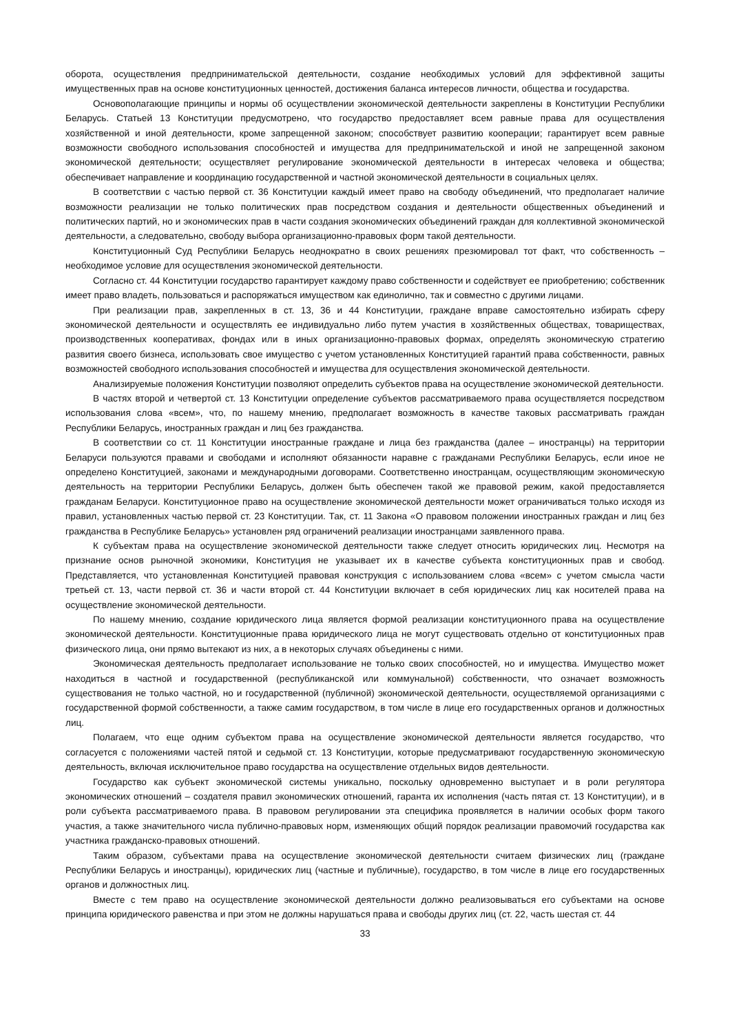оборота, осуществления предпринимательской деятельности, создание необходимых условий для эффективной защиты имущественных прав на основе конституционных ценностей, достижения баланса интересов личности, общества и государства.
Основополагающие принципы и нормы об осуществлении экономической деятельности закреплены в Конституции Республики Беларусь. Статьей 13 Конституции предусмотрено, что государство предоставляет всем равные права для осуществления хозяйственной и иной деятельности, кроме запрещенной законом; способствует развитию кооперации; гарантирует всем равные возможности свободного использования способностей и имущества для предпринимательской и иной не запрещенной законом экономической деятельности; осуществляет регулирование экономической деятельности в интересах человека и общества; обеспечивает направление и координацию государственной и частной экономической деятельности в социальных целях.
В соответствии с частью первой ст. 36 Конституции каждый имеет право на свободу объединений, что предполагает наличие возможности реализации не только политических прав посредством создания и деятельности общественных объединений и политических партий, но и экономических прав в части создания экономических объединений граждан для коллективной экономической деятельности, а следовательно, свободу выбора организационно-правовых форм такой деятельности.
Конституционный Суд Республики Беларусь неоднократно в своих решениях презюмировал тот факт, что собственность – необходимое условие для осуществления экономической деятельности.
Согласно ст. 44 Конституции государство гарантирует каждому право собственности и содействует ее приобретению; собственник имеет право владеть, пользоваться и распоряжаться имуществом как единолично, так и совместно с другими лицами.
При реализации прав, закрепленных в ст. 13, 36 и 44 Конституции, граждане вправе самостоятельно избирать сферу экономической деятельности и осуществлять ее индивидуально либо путем участия в хозяйственных обществах, товариществах, производственных кооперативах, фондах или в иных организационно-правовых формах, определять экономическую стратегию развития своего бизнеса, использовать свое имущество с учетом установленных Конституцией гарантий права собственности, равных возможностей свободного использования способностей и имущества для осуществления экономической деятельности.
Анализируемые положения Конституции позволяют определить субъектов права на осуществление экономической деятельности.
В частях второй и четвертой ст. 13 Конституции определение субъектов рассматриваемого права осуществляется посредством использования слова «всем», что, по нашему мнению, предполагает возможность в качестве таковых рассматривать граждан Республики Беларусь, иностранных граждан и лиц без гражданства.
В соответствии со ст. 11 Конституции иностранные граждане и лица без гражданства (далее – иностранцы) на территории Беларуси пользуются правами и свободами и исполняют обязанности наравне с гражданами Республики Беларусь, если иное не определено Конституцией, законами и международными договорами. Соответственно иностранцам, осуществляющим экономическую деятельность на территории Республики Беларусь, должен быть обеспечен такой же правовой режим, какой предоставляется гражданам Беларуси. Конституционное право на осуществление экономической деятельности может ограничиваться только исходя из правил, установленных частью первой ст. 23 Конституции. Так, ст. 11 Закона «О правовом положении иностранных граждан и лиц без гражданства в Республике Беларусь» установлен ряд ограничений реализации иностранцами заявленного права.
К субъектам права на осуществление экономической деятельности также следует относить юридических лиц. Несмотря на признание основ рыночной экономики, Конституция не указывает их в качестве субъекта конституционных прав и свобод. Представляется, что установленная Конституцией правовая конструкция с использованием слова «всем» с учетом смысла части третьей ст. 13, части первой ст. 36 и части второй ст. 44 Конституции включает в себя юридических лиц как носителей права на осуществление экономической деятельности.
По нашему мнению, создание юридического лица является формой реализации конституционного права на осуществление экономической деятельности. Конституционные права юридического лица не могут существовать отдельно от конституционных прав физического лица, они прямо вытекают из них, а в некоторых случаях объединены с ними.
Экономическая деятельность предполагает использование не только своих способностей, но и имущества. Имущество может находиться в частной и государственной (республиканской или коммунальной) собственности, что означает возможность существования не только частной, но и государственной (публичной) экономической деятельности, осуществляемой организациями с государственной формой собственности, а также самим государством, в том числе в лице его государственных органов и должностных лиц.
Полагаем, что еще одним субъектом права на осуществление экономической деятельности является государство, что согласуется с положениями частей пятой и седьмой ст. 13 Конституции, которые предусматривают государственную экономическую деятельность, включая исключительное право государства на осуществление отдельных видов деятельности.
Государство как субъект экономической системы уникально, поскольку одновременно выступает и в роли регулятора экономических отношений – создателя правил экономических отношений, гаранта их исполнения (часть пятая ст. 13 Конституции), и в роли субъекта рассматриваемого права. В правовом регулировании эта специфика проявляется в наличии особых форм такого участия, а также значительного числа публично-правовых норм, изменяющих общий порядок реализации правомочий государства как участника гражданско-правовых отношений.
Таким образом, субъектами права на осуществление экономической деятельности считаем физических лиц (граждане Республики Беларусь и иностранцы), юридических лиц (частные и публичные), государство, в том числе в лице его государственных органов и должностных лиц.
Вместе с тем право на осуществление экономической деятельности должно реализовываться его субъектами на основе принципа юридического равенства и при этом не должны нарушаться права и свободы других лиц (ст. 22, часть шестая ст. 44
33